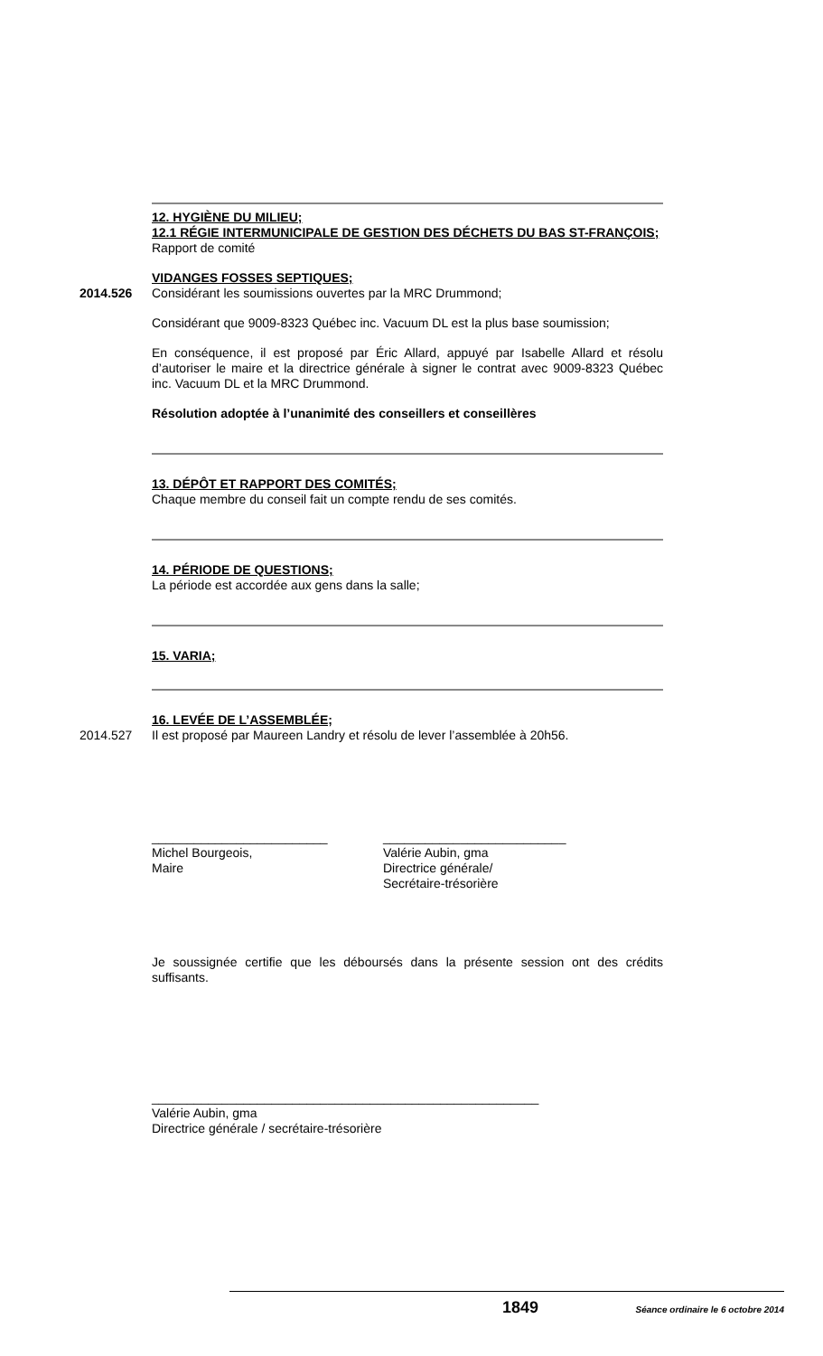12. HYGIÈNE DU MILIEU;
12.1 RÉGIE INTERMUNICIPALE DE GESTION DES DÉCHETS DU BAS ST-FRANÇOIS;
Rapport de comité
VIDANGES FOSSES SEPTIQUES;
2014.526
Considérant les soumissions ouvertes par la MRC Drummond;
Considérant que 9009-8323 Québec inc. Vacuum DL est la plus base soumission;
En conséquence, il est proposé par Éric Allard, appuyé par Isabelle Allard et résolu d’autoriser le maire et la directrice générale à signer le contrat avec 9009-8323 Québec inc. Vacuum DL et la MRC Drummond.
Résolution adoptée à l’unanimité des conseillers et conseillères
13. DÉPÔT ET RAPPORT DES COMITÉS;
Chaque membre du conseil fait un compte rendu de ses comités.
14. PÉRIODE DE QUESTIONS;
La période est accordée aux gens dans la salle;
15. VARIA;
16. LEVÉE DE L’ASSEMBLÉE;
2014.527
Il est proposé par Maureen Landry et résolu de lever l’assemblée à 20h56.
_________________________
Michel Bourgeois,
Maire
__________________________
Valérie Aubin, gma
Directrice générale/
Secrétaire-trésorière
Je soussignée certifie que les déboursés dans la présente session ont des crédits suffisants.
_______________________________________________________
Valérie Aubin, gma
Directrice générale / secrétaire-trésorière
1849 Séance ordinaire le 6 octobre 2014